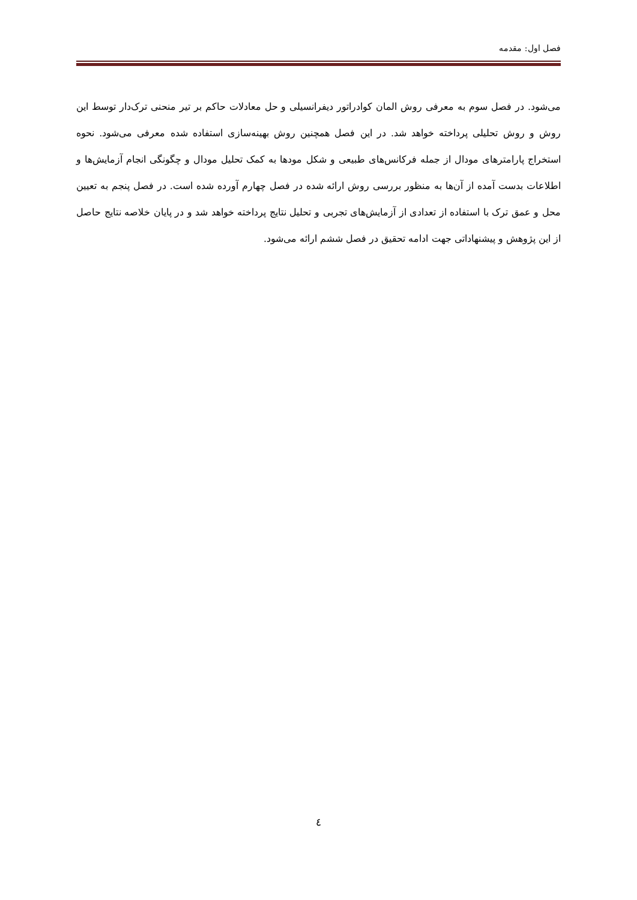فصل اول: مقدمه
می‌شود. در فصل سوم به معرفی روش المان کوادراتور دیفرانسیلی و حل معادلات حاکم بر تیر منحنی ترک‌دار توسط این روش و روش تحلیلی پرداخته خواهد شد. در این فصل همچنین روش بهینه‌سازی استفاده شده معرفی می‌شود. نحوه استخراج پارامترهای مودال از جمله فرکانس‌های طبیعی و شکل مودها به کمک تحلیل مودال و چگونگی انجام آزمایش‌ها و اطلاعات بدست آمده از آن‌ها به منظور بررسی روش ارائه شده در فصل چهارم آورده شده است. در فصل پنجم به تعیین محل و عمق ترک با استفاده از تعدادی از آزمایش‌های تجربی و تحلیل نتایج پرداخته خواهد شد و در پایان خلاصه نتایج حاصل از این پژوهش و پیشنهاداتی جهت ادامه تحقیق در فصل ششم ارائه می‌شود.
٤